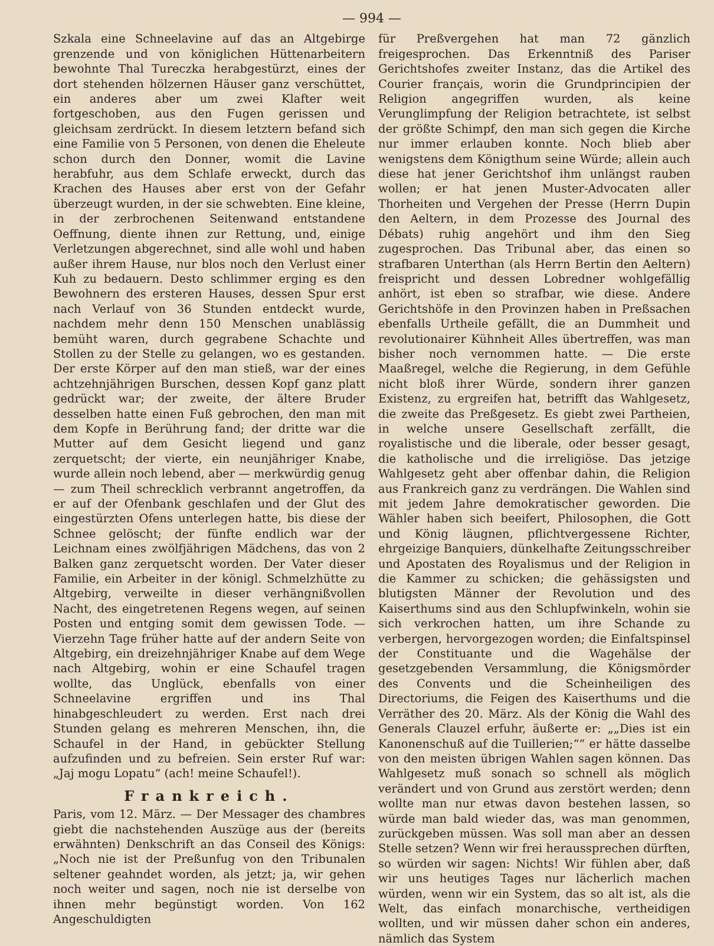— 994 —
Szkala eine Schneelavine auf das an Altgebirge grenzende und von königlichen Hüttenarbeitern bewohnte Thal Tureczka herabgestürzt, eines der dort stehenden hölzernen Häuser ganz verschüttet, ein anderes aber um zwei Klafter weit fortgeschoben, aus den Fugen gerissen und gleichsam zerdrückt. In diesem letztern befand sich eine Familie von 5 Personen, von denen die Eheleute schon durch den Donner, womit die Lavine herabfuhr, aus dem Schlafe erweckt, durch das Krachen des Hauses aber erst von der Gefahr überzeugt wurden, in der sie schwebten. Eine kleine, in der zerbrochenen Seitenwand entstandene Oeffnung, diente ihnen zur Rettung, und, einige Verletzungen abgerechnet, sind alle wohl und haben außer ihrem Hause, nur blos noch den Verlust einer Kuh zu bedauern. Desto schlimmer erging es den Bewohnern des ersteren Hauses, dessen Spur erst nach Verlauf von 36 Stunden entdeckt wurde, nachdem mehr denn 150 Menschen unablässig bemüht waren, durch gegrabene Schachte und Stollen zu der Stelle zu gelangen, wo es gestanden. Der erste Körper auf den man stieß, war der eines achtzehnjährigen Burschen, dessen Kopf ganz platt gedrückt war; der zweite, der ältere Bruder desselben hatte einen Fuß gebrochen, den man mit dem Kopfe in Berührung fand; der dritte war die Mutter auf dem Gesicht liegend und ganz zerquetscht; der vierte, ein neunjähriger Knabe, wurde allein noch lebend, aber — merkwürdig genug — zum Theil schrecklich verbrannt angetroffen, da er auf der Ofenbank geschlafen und der Glut des eingestürzten Ofens unterlegen hatte, bis diese der Schnee gelöscht; der fünfte endlich war der Leichnam eines zwölfjährigen Mädchens, das von 2 Balken ganz zerquetscht worden. Der Vater dieser Familie, ein Arbeiter in der königl. Schmelzhütte zu Altgebirg, verweilte in dieser verhängnißvollen Nacht, des eingetretenen Regens wegen, auf seinen Posten und entging somit dem gewissen Tode. — Vierzehn Tage früher hatte auf der andern Seite von Altgebirg, ein dreizehnjähriger Knabe auf dem Wege nach Altgebirg, wohin er eine Schaufel tragen wollte, das Unglück, ebenfalls von einer Schneelavine ergriffen und ins Thal hinabgeschleudert zu werden. Erst nach drei Stunden gelang es mehreren Menschen, ihn, die Schaufel in der Hand, in gebückter Stellung aufzufinden und zu befreien. Sein erster Ruf war: „Jaj mogu Lopatu“ (ach! meine Schaufel!).
Frankreich.
Paris, vom 12. März. — Der Messager des chambres giebt die nachstehenden Auszüge aus der (bereits erwähnten) Denkschrift an das Conseil des Königs: „Noch nie ist der Preßunfug von den Tribunalen seltener geahndet worden, als jetzt; ja, wir gehen noch weiter und sagen, noch nie ist derselbe von ihnen mehr begünstigt worden. Von 162 Angeschuldigten
für Preßvergehen hat man 72 gänzlich freigesprochen. Das Erkenntniß des Pariser Gerichtshofes zweiter Instanz, das die Artikel des Courier français, worin die Grundprincipien der Religion angegriffen wurden, als keine Verunglimpfung der Religion betrachtete, ist selbst der größte Schimpf, den man sich gegen die Kirche nur immer erlauben konnte. Noch blieb aber wenigstens dem Königthum seine Würde; allein auch diese hat jener Gerichtshof ihm unlängst rauben wollen; er hat jenen Muster-Advocaten aller Thorheiten und Vergehen der Presse (Herrn Dupin den Aeltern, in dem Prozesse des Journal des Débats) ruhig angehört und ihm den Sieg zugesprochen. Das Tribunal aber, das einen so strafbaren Unterthan (als Herrn Bertin den Aeltern) freispricht und dessen Lobredner wohlgefällig anhört, ist eben so strafbar, wie diese. Andere Gerichtshöfe in den Provinzen haben in Preßsachen ebenfalls Urtheile gefällt, die an Dummheit und revolutionairer Kühnheit Alles übertreffen, was man bisher noch vernommen hatte. — Die erste Maaßregel, welche die Regierung, in dem Gefühle nicht bloß ihrer Würde, sondern ihrer ganzen Existenz, zu ergreifen hat, betrifft das Wahlgesetz, die zweite das Preßgesetz. Es giebt zwei Partheien, in welche unsere Gesellschaft zerfällt, die royalistische und die liberale, oder besser gesagt, die katholische und die irreligiöse. Das jetzige Wahlgesetz geht aber offenbar dahin, die Religion aus Frankreich ganz zu verdrängen. Die Wahlen sind mit jedem Jahre demokratischer geworden. Die Wähler haben sich beeifert, Philosophen, die Gott und König läugnen, pflichtvergessene Richter, ehrgeizige Banquiers, dünkelhafte Zeitungsschreiber und Apostaten des Royalismus und der Religion in die Kammer zu schicken; die gehässigsten und blutigsten Männer der Revolution und des Kaiserthums sind aus den Schlupfwinkeln, wohin sie sich verkrochen hatten, um ihre Schande zu verbergen, hervorgezogen worden; die Einfaltspinsel der Constituante und die Wagehälse der gesetzgebenden Versammlung, die Königsmörder des Convents und die Scheinheiligen des Directoriums, die Feigen des Kaiserthums und die Verräther des 20. März. Als der König die Wahl des Generals Clauzel erfuhr, äußerte er: „„Dies ist ein Kanonenschuß auf die Tuillerien;““ er hätte dasselbe von den meisten übrigen Wahlen sagen können. Das Wahlgesetz muß sonach so schnell als möglich verändert und von Grund aus zerstört werden; denn wollte man nur etwas davon bestehen lassen, so würde man bald wieder das, was man genommen, zurückgeben müssen. Was soll man aber an dessen Stelle setzen? Wenn wir frei heraussprechen dürften, so würden wir sagen: Nichts! Wir fühlen aber, daß wir uns heutiges Tages nur lächerlich machen würden, wenn wir ein System, das so alt ist, als die Welt, das einfach monarchische, vertheidigen wollten, und wir müssen daher schon ein anderes, nämlich das System